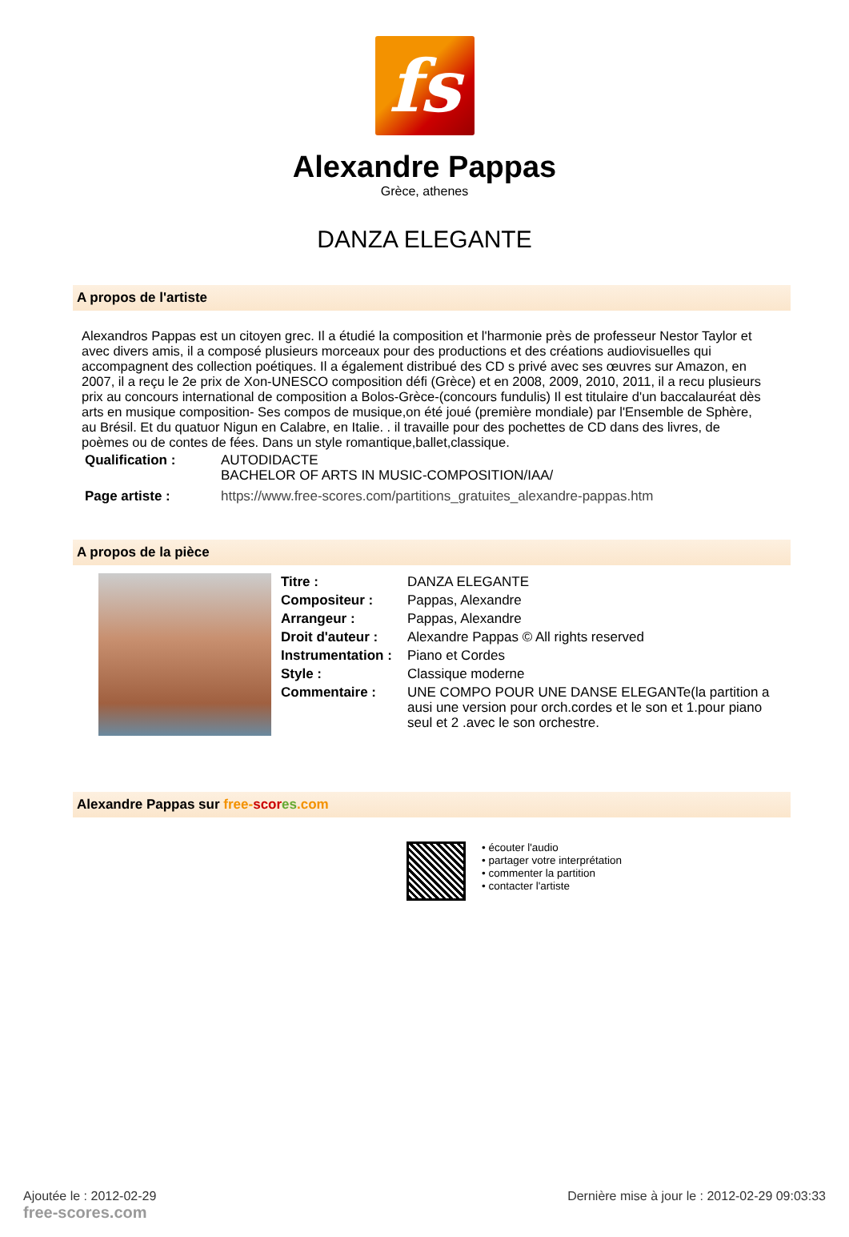fs
Alexandre Pappas
Grèce, athenes
DANZA ELEGANTE
A propos de l'artiste
Alexandros Pappas est un citoyen grec. Il a étudié la composition et l'harmonie près de professeur Nestor Taylor et avec divers amis, il a composé plusieurs morceaux pour des productions et des créations audiovisuelles qui accompagnent des collection poétiques. Il a également distribué des CD s privé avec ses œuvres sur Amazon, en 2007, il a reçu le 2e prix de Xon-UNESCO composition défi (Grèce) et en 2008, 2009, 2010, 2011, il a recu plusieurs prix au concours international de composition a Bolos-Grèce-(concours fundulis) Il est titulaire d'un baccalauréat dès arts en musique composition- Ses compos de musique,on été joué (première mondiale) par l'Ensemble de Sphère, au Brésil. Et du quatuor Nigun en Calabre, en Italie. . il travaille pour des pochettes de CD dans des livres, de poèmes ou de contes de fées. Dans un style romantique,ballet,classique.
| Qualification : | AUTODIDACTE BACHELOR OF ARTS IN MUSIC-COMPOSITION/IAA/ |
| Page artiste : | https://www.free-scores.com/partitions_gratuites_alexandre-pappas.htm |
A propos de la pièce
| Titre : | DANZA ELEGANTE |
| Compositeur : | Pappas, Alexandre |
| Arrangeur : | Pappas, Alexandre |
| Droit d'auteur : | Alexandre Pappas © All rights reserved |
| Instrumentation : | Piano et Cordes |
| Style : | Classique moderne |
| Commentaire : | UNE COMPO POUR UNE DANSE ELEGANTe(la partition a ausi une version pour orch.cordes et le son et 1.pour piano seul et 2 .avec le son orchestre. |
Alexandre Pappas sur free-scor es.com
• écouter l'audio
• partager votre interprétation
• commenter la partition
• contacter l'artiste
Ajoutée le : 2012-02-29
free-scores.com
Dernière mise à jour le : 2012-02-29 09:03:33